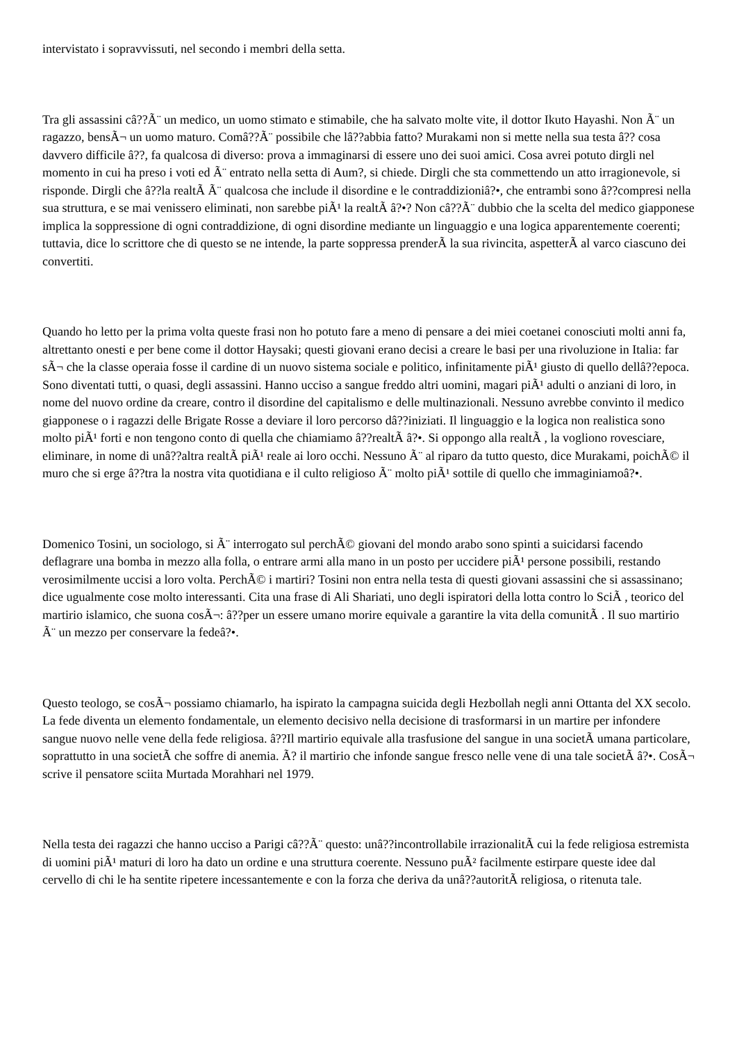intervistato i sopravvissuti, nel secondo i membri della setta.
Tra gli assassini câ??Ã¨ un medico, un uomo stimato e stimabile, che ha salvato molte vite, il dottor Ikuto Hayashi. Non Ã¨ un ragazzo, bensÃ¬ un uomo maturo. Comâ??Ã¨ possibile che lâ??abbia fatto? Murakami non si mette nella sua testa â?? cosa davvero difficile â??, fa qualcosa di diverso: prova a immaginarsi di essere uno dei suoi amici. Cosa avrei potuto dirgli nel momento in cui ha preso i voti ed Ã¨ entrato nella setta di Aum?, si chiede. Dirgli che sta commettendo un atto irragionevole, si risponde. Dirgli che â??la realtÃ Ã¨ qualcosa che include il disordine e le contraddizioniâ?•, che entrambi sono â??compresi nella sua struttura, e se mai venissero eliminati, non sarebbe piÃ¹ la realtÃ â?•? Non câ??Ã¨ dubbio che la scelta del medico giapponese implica la soppressione di ogni contraddizione, di ogni disordine mediante un linguaggio e una logica apparentemente coerenti; tuttavia, dice lo scrittore che di questo se ne intende, la parte soppressa prenderÃ la sua rivincita, aspetterÃ al varco ciascuno dei convertiti.
Quando ho letto per la prima volta queste frasi non ho potuto fare a meno di pensare a dei miei coetanei conosciuti molti anni fa, altrettanto onesti e per bene come il dottor Haysaki; questi giovani erano decisi a creare le basi per una rivoluzione in Italia: far sÃ¬ che la classe operaia fosse il cardine di un nuovo sistema sociale e politico, infinitamente piÃ¹ giusto di quello dellâ??epoca. Sono diventati tutti, o quasi, degli assassini. Hanno ucciso a sangue freddo altri uomini, magari piÃ¹ adulti o anziani di loro, in nome del nuovo ordine da creare, contro il disordine del capitalismo e delle multinazionali. Nessuno avrebbe convinto il medico giapponese o i ragazzi delle Brigate Rosse a deviare il loro percorso dâ??iniziati. Il linguaggio e la logica non realistica sono molto piÃ¹ forti e non tengono conto di quella che chiamiamo â??realtÃ â?•. Si oppongo alla realtÃ , la vogliono rovesciare, eliminare, in nome di unâ??altra realtÃ piÃ¹ reale ai loro occhi. Nessuno Ã¨ al riparo da tutto questo, dice Murakami, poichÃ© il muro che si erge â??tra la nostra vita quotidiana e il culto religioso Ã¨ molto piÃ¹ sottile di quello che immaginiamoâ?•.
Domenico Tosini, un sociologo, si Ã¨ interrogato sul perchÃ© giovani del mondo arabo sono spinti a suicidarsi facendo deflagrare una bomba in mezzo alla folla, o entrare armi alla mano in un posto per uccidere piÃ¹ persone possibili, restando verosimilmente uccisi a loro volta. PerchÃ© i martiri? Tosini non entra nella testa di questi giovani assassini che si assassinano; dice ugualmente cose molto interessanti. Cita una frase di Ali Shariati, uno degli ispiratori della lotta contro lo SciÃ , teorico del martirio islamico, che suona cosÃ¬: â??per un essere umano morire equivale a garantire la vita della comunitÃ . Il suo martirio Ã¨ un mezzo per conservare la fedeâ?•.
Questo teologo, se cosÃ¬ possiamo chiamarlo, ha ispirato la campagna suicida degli Hezbollah negli anni Ottanta del XX secolo. La fede diventa un elemento fondamentale, un elemento decisivo nella decisione di trasformarsi in un martire per infondere sangue nuovo nelle vene della fede religiosa. â??Il martirio equivale alla trasfusione del sangue in una societÃ umana particolare, soprattutto in una societÃ che soffre di anemia. Ã? il martirio che infonde sangue fresco nelle vene di una tale societÃ â?•. CosÃ¬ scrive il pensatore sciita Murtada Morahhari nel 1979.
Nella testa dei ragazzi che hanno ucciso a Parigi câ??Ã¨ questo: unâ??incontrollabile irrazionalitÃ cui la fede religiosa estremista di uomini piÃ¹ maturi di loro ha dato un ordine e una struttura coerente. Nessuno puÃ² facilmente estirpare queste idee dal cervello di chi le ha sentite ripetere incessantemente e con la forza che deriva da unâ??autoritÃ religiosa, o ritenuta tale.